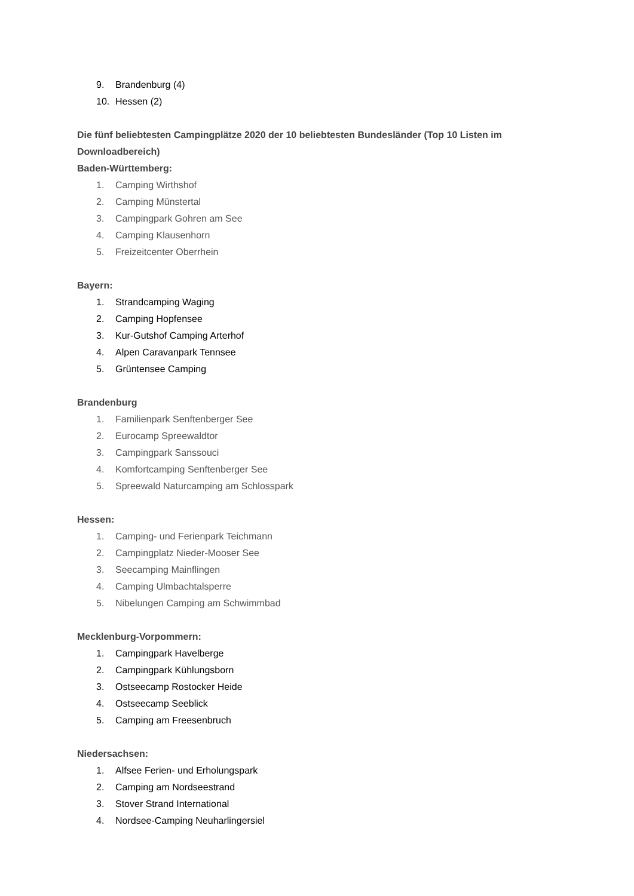9. Brandenburg (4)
10. Hessen (2)
Die fünf beliebtesten Campingplätze 2020 der 10 beliebtesten Bundesländer (Top 10 Listen im Downloadbereich)
Baden-Württemberg:
1. Camping Wirthshof
2. Camping Münstertal
3. Campingpark Gohren am See
4. Camping Klausenhorn
5. Freizeitcenter Oberrhein
Bayern:
1. Strandcamping Waging
2. Camping Hopfensee
3. Kur-Gutshof Camping Arterhof
4. Alpen Caravanpark Tennsee
5. Grüntensee Camping
Brandenburg
1. Familienpark Senftenberger See
2. Eurocamp Spreewaldtor
3. Campingpark Sanssouci
4. Komfortcamping Senftenberger See
5. Spreewald Naturcamping am Schlosspark
Hessen:
1. Camping- und Ferienpark Teichmann
2. Campingplatz Nieder-Mooser See
3. Seecamping Mainflingen
4. Camping Ulmbachtalsperre
5. Nibelungen Camping am Schwimmbad
Mecklenburg-Vorpommern:
1. Campingpark Havelberge
2. Campingpark Kühlungsborn
3. Ostseecamp Rostocker Heide
4. Ostseecamp Seeblick
5. Camping am Freesenbruch
Niedersachsen:
1. Alfsee Ferien- und Erholungspark
2. Camping am Nordseestrand
3. Stover Strand International
4. Nordsee-Camping Neuharlingersiel